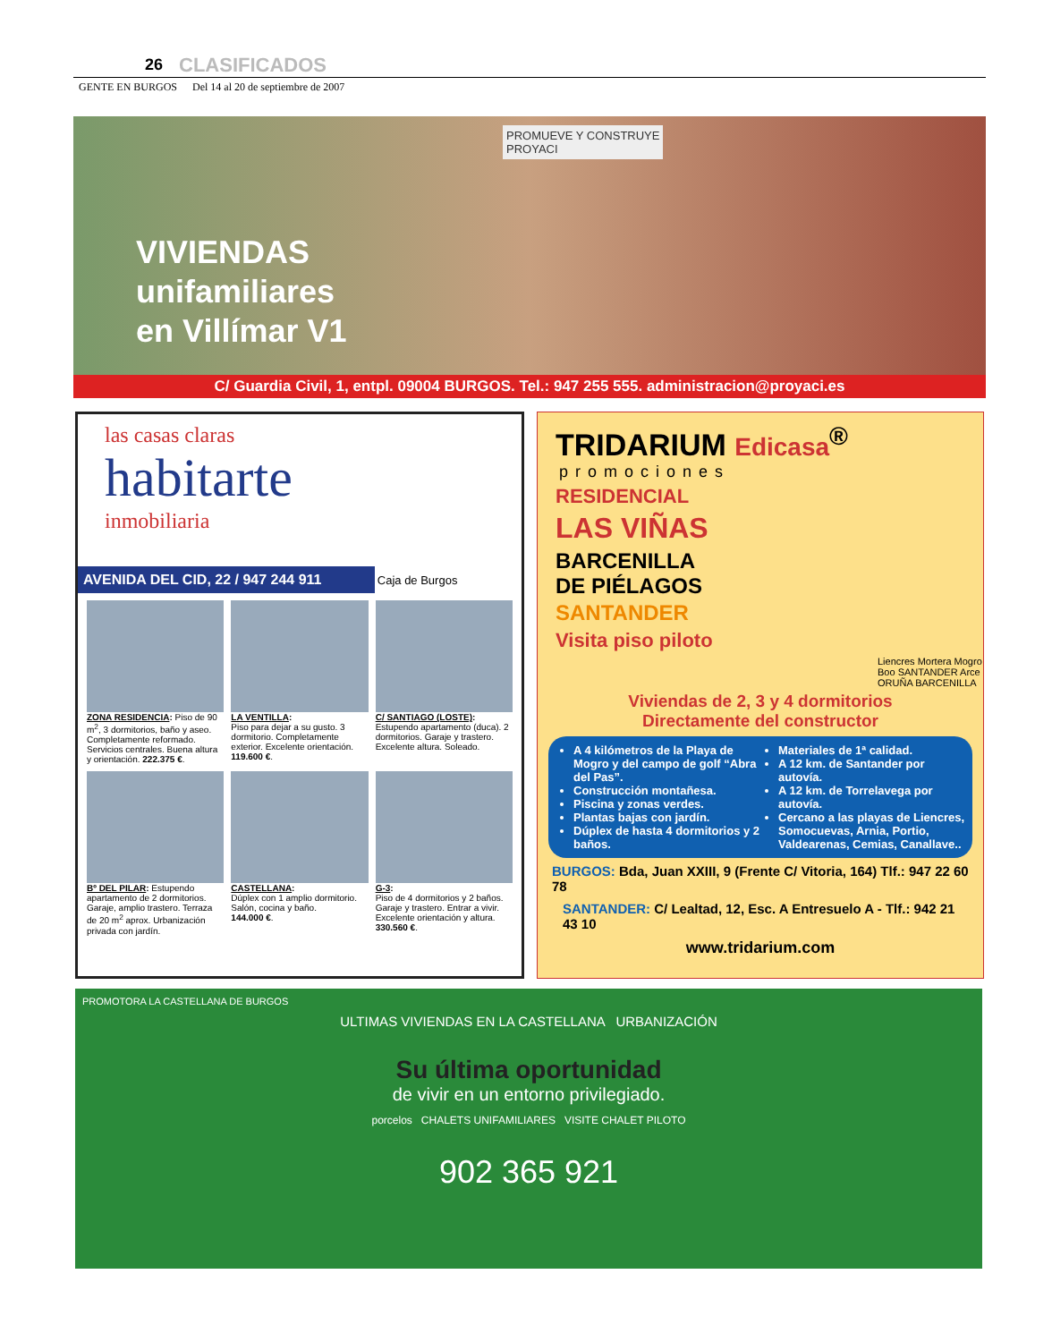26 CLASIFICADOS
GENTE EN BURGOS Del 14 al 20 de septiembre de 2007
PROMUEVE Y CONSTRUYE
PROYACI
VIVIENDAS
unifamiliares
en Villímar V1
C/ Guardia Civil, 1, entpl. 09004 BURGOS. Tel.: 947 255 555. administracion@proyaci.es
las casas claras
habitarte
inmobiliaria
AVENIDA DEL CID, 22 / 947 244 911
Caja de Burgos
ZONA RESIDENCIA: Piso de 90 m<sup>2</sup>, 3 dormitorios, baño y aseo. Completamente reformado. Servicios centrales. Buena altura y orientación. 222.375 €.
LA VENTILLA:
Piso para dejar a su gusto. 3 dormitorio. Completamente exterior. Excelente orientación.
119.600 €.
C/ SANTIAGO (LOSTE):
Estupendo apartamento (duca). 2 dormitorios. Garaje y trastero. Excelente altura. Soleado.
Bº DEL PILAR: Estupendo apartamento de 2 dormitorios. Garaje, amplio trastero. Terraza de 20 m<sup>2</sup> aprox. Urbanización privada con jardín.
CASTELLANA:
Dúplex con 1 amplio dormitorio. Salón, cocina y baño.
144.000 €.
G-3:
Piso de 4 dormitorios y 2 baños. Garaje y trastero. Entrar a vivir. Excelente orientación y altura.
330.560 €.
TRIDARIUM Edicasa<sup>®</sup>
promociones
RESIDENCIAL
LAS VIÑAS
BARCENILLA
DE PIÉLAGOS
SANTANDER
Visita piso piloto
Liencres Mortera Mogro Boo SANTANDER Arce ORUÑA BARCENILLA
Viviendas de 2, 3 y 4 dormitorios
Directamente del constructor
A 4 kilómetros de la Playa de Mogro y del campo de golf “Abra del Pas”.
Construcción montañesa.
Piscina y zonas verdes.
Plantas bajas con jardín.
Dúplex de hasta 4 dormitorios y 2 baños.
Materiales de 1ª calidad.
A 12 km. de Santander por autovía.
A 12 km. de Torrelavega por autovía.
Cercano a las playas de Liencres, Somocuevas, Arnia, Portio, Valdearenas, Cemias, Canallave..
BURGOS: Bda, Juan XXIII, 9 (Frente C/ Vitoria, 164) Tlf.: 947 22 60 78
SANTANDER: C/ Lealtad, 12, Esc. A Entresuelo A - Tlf.: 942 21 43 10
www.tridarium.com
PROMOTORA LA CASTELLANA DE BURGOS
ULTIMAS VIVIENDAS EN LA CASTELLANA URBANIZACIÓN
Su última oportunidad
de vivir en un entorno privilegiado.
porcelos CHALETS UNIFAMILIARES VISITE CHALET PILOTO
902 365 921